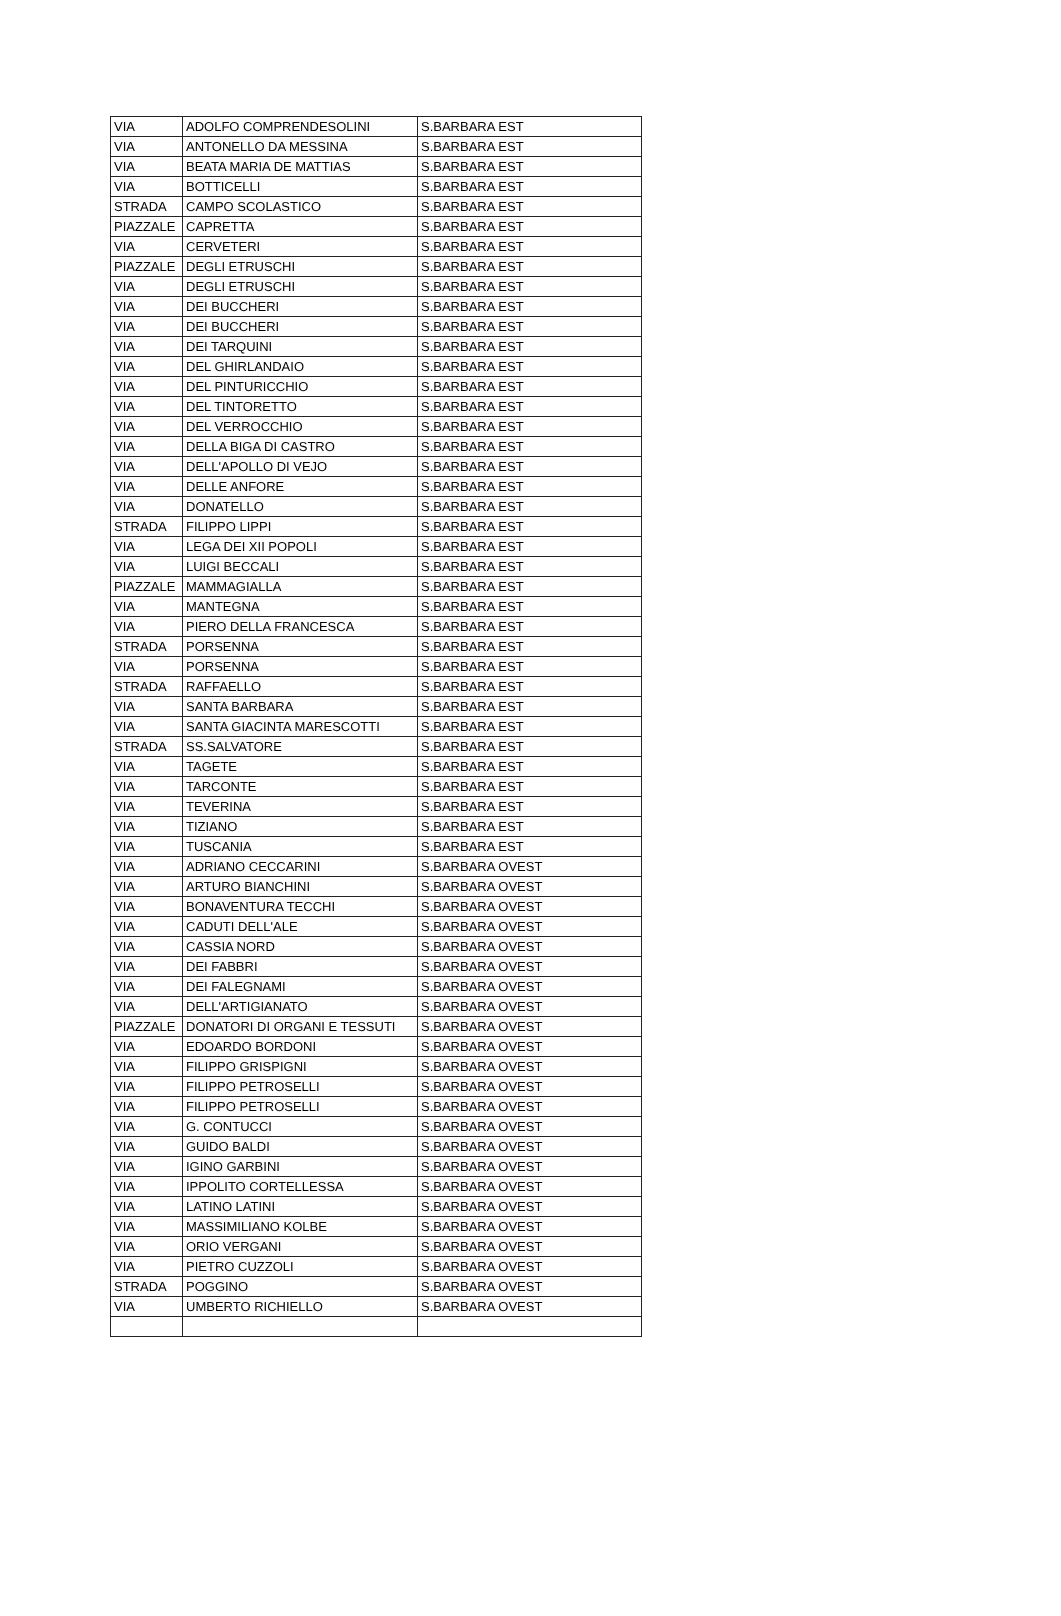| VIA | ADOLFO COMPRENDESOLINI | S.BARBARA EST |
| VIA | ANTONELLO DA MESSINA | S.BARBARA EST |
| VIA | BEATA MARIA DE MATTIAS | S.BARBARA EST |
| VIA | BOTTICELLI | S.BARBARA EST |
| STRADA | CAMPO SCOLASTICO | S.BARBARA EST |
| PIAZZALE | CAPRETTA | S.BARBARA EST |
| VIA | CERVETERI | S.BARBARA EST |
| PIAZZALE | DEGLI ETRUSCHI | S.BARBARA EST |
| VIA | DEGLI ETRUSCHI | S.BARBARA EST |
| VIA | DEI BUCCHERI | S.BARBARA EST |
| VIA | DEI BUCCHERI | S.BARBARA EST |
| VIA | DEI TARQUINI | S.BARBARA EST |
| VIA | DEL GHIRLANDAIO | S.BARBARA EST |
| VIA | DEL PINTURICCHIO | S.BARBARA EST |
| VIA | DEL TINTORETTO | S.BARBARA EST |
| VIA | DEL VERROCCHIO | S.BARBARA EST |
| VIA | DELLA BIGA DI CASTRO | S.BARBARA EST |
| VIA | DELL'APOLLO DI VEJO | S.BARBARA EST |
| VIA | DELLE ANFORE | S.BARBARA EST |
| VIA | DONATELLO | S.BARBARA EST |
| STRADA | FILIPPO LIPPI | S.BARBARA EST |
| VIA | LEGA DEI XII POPOLI | S.BARBARA EST |
| VIA | LUIGI BECCALI | S.BARBARA EST |
| PIAZZALE | MAMMAGIALLA | S.BARBARA EST |
| VIA | MANTEGNA | S.BARBARA EST |
| VIA | PIERO DELLA FRANCESCA | S.BARBARA EST |
| STRADA | PORSENNA | S.BARBARA EST |
| VIA | PORSENNA | S.BARBARA EST |
| STRADA | RAFFAELLO | S.BARBARA EST |
| VIA | SANTA BARBARA | S.BARBARA EST |
| VIA | SANTA GIACINTA MARESCOTTI | S.BARBARA EST |
| STRADA | SS.SALVATORE | S.BARBARA EST |
| VIA | TAGETE | S.BARBARA EST |
| VIA | TARCONTE | S.BARBARA EST |
| VIA | TEVERINA | S.BARBARA EST |
| VIA | TIZIANO | S.BARBARA EST |
| VIA | TUSCANIA | S.BARBARA EST |
| VIA | ADRIANO CECCARINI | S.BARBARA OVEST |
| VIA | ARTURO BIANCHINI | S.BARBARA OVEST |
| VIA | BONAVENTURA TECCHI | S.BARBARA OVEST |
| VIA | CADUTI DELL'ALE | S.BARBARA OVEST |
| VIA | CASSIA NORD | S.BARBARA OVEST |
| VIA | DEI FABBRI | S.BARBARA OVEST |
| VIA | DEI FALEGNAMI | S.BARBARA OVEST |
| VIA | DELL'ARTIGIANATO | S.BARBARA OVEST |
| PIAZZALE | DONATORI DI ORGANI E TESSUTI | S.BARBARA OVEST |
| VIA | EDOARDO BORDONI | S.BARBARA OVEST |
| VIA | FILIPPO GRISPIGNI | S.BARBARA OVEST |
| VIA | FILIPPO PETROSELLI | S.BARBARA OVEST |
| VIA | FILIPPO PETROSELLI | S.BARBARA OVEST |
| VIA | G. CONTUCCI | S.BARBARA OVEST |
| VIA | GUIDO BALDI | S.BARBARA OVEST |
| VIA | IGINO GARBINI | S.BARBARA OVEST |
| VIA | IPPOLITO CORTELLESSA | S.BARBARA OVEST |
| VIA | LATINO LATINI | S.BARBARA OVEST |
| VIA | MASSIMILIANO KOLBE | S.BARBARA OVEST |
| VIA | ORIO VERGANI | S.BARBARA OVEST |
| VIA | PIETRO CUZZOLI | S.BARBARA OVEST |
| STRADA | POGGINO | S.BARBARA OVEST |
| VIA | UMBERTO RICHIELLO | S.BARBARA OVEST |